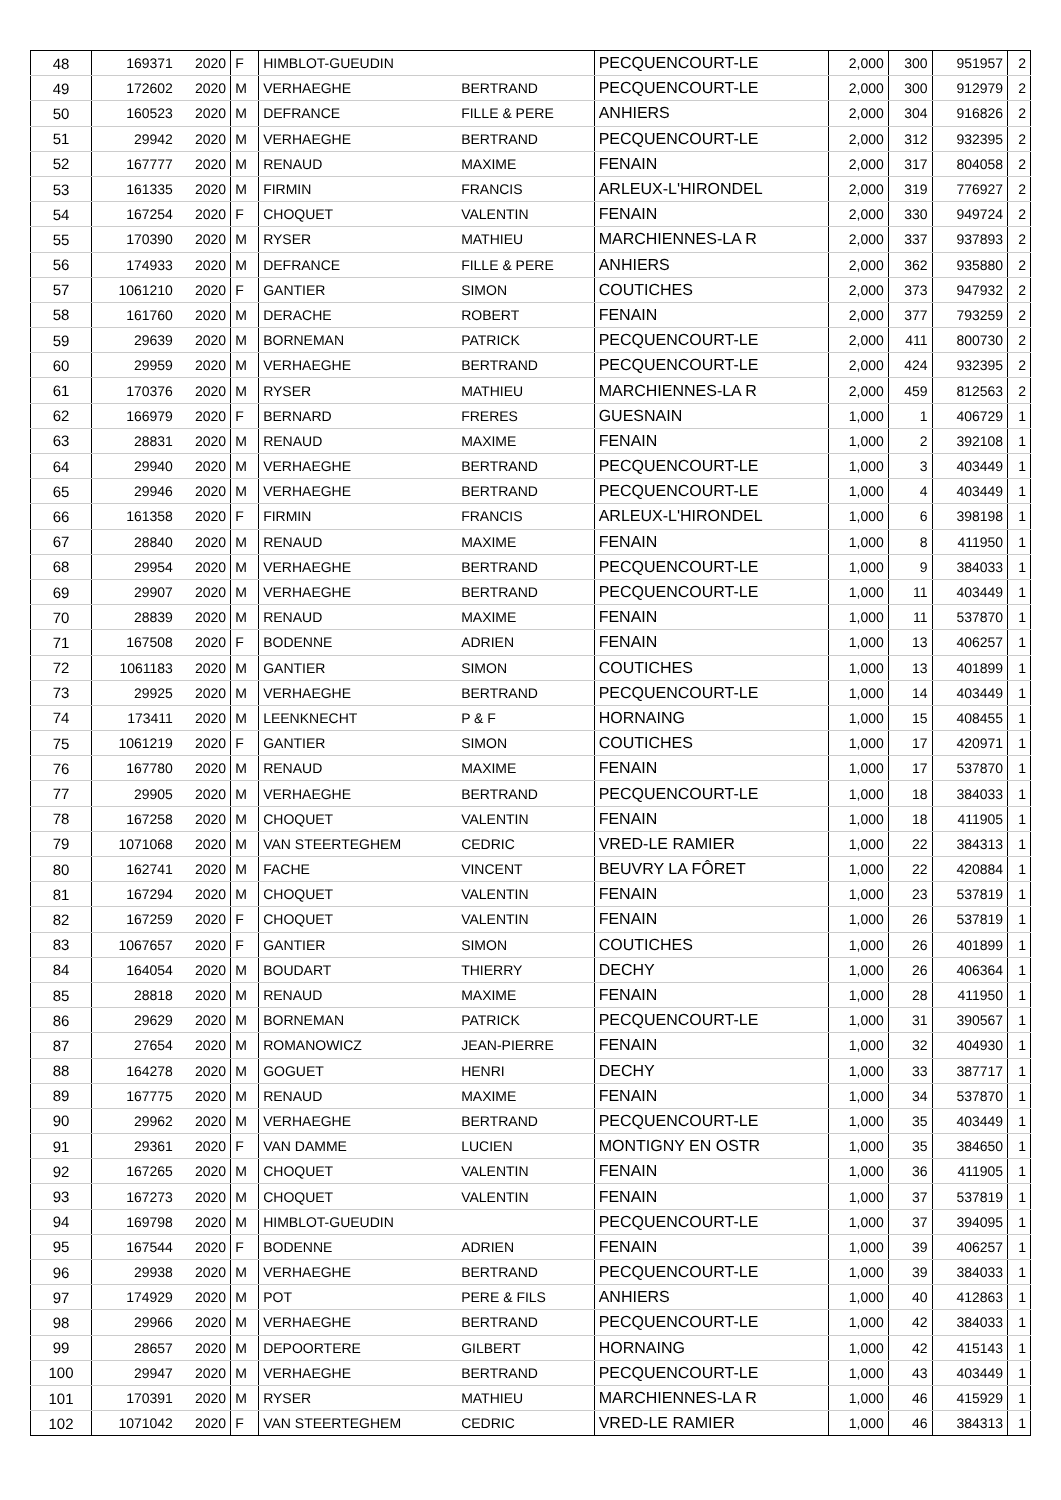| 48 | 169371 | 2020 | F | HIMBLOT-GUEUDIN | | PECQUENCOURT-LE | 2,000 | 300 | 951957 | 2 |
| 49 | 172602 | 2020 | M | VERHAEGHE | BERTRAND | PECQUENCOURT-LE | 2,000 | 300 | 912979 | 2 |
| 50 | 160523 | 2020 | M | DEFRANCE | FILLE & PERE | ANHIERS | 2,000 | 304 | 916826 | 2 |
| 51 | 29942 | 2020 | M | VERHAEGHE | BERTRAND | PECQUENCOURT-LE | 2,000 | 312 | 932395 | 2 |
| 52 | 167777 | 2020 | M | RENAUD | MAXIME | FENAIN | 2,000 | 317 | 804058 | 2 |
| 53 | 161335 | 2020 | M | FIRMIN | FRANCIS | ARLEUX-L'HIRONDEL | 2,000 | 319 | 776927 | 2 |
| 54 | 167254 | 2020 | F | CHOQUET | VALENTIN | FENAIN | 2,000 | 330 | 949724 | 2 |
| 55 | 170390 | 2020 | M | RYSER | MATHIEU | MARCHIENNES-LA R | 2,000 | 337 | 937893 | 2 |
| 56 | 174933 | 2020 | M | DEFRANCE | FILLE & PERE | ANHIERS | 2,000 | 362 | 935880 | 2 |
| 57 | 1061210 | 2020 | F | GANTIER | SIMON | COUTICHES | 2,000 | 373 | 947932 | 2 |
| 58 | 161760 | 2020 | M | DERACHE | ROBERT | FENAIN | 2,000 | 377 | 793259 | 2 |
| 59 | 29639 | 2020 | M | BORNEMAN | PATRICK | PECQUENCOURT-LE | 2,000 | 411 | 800730 | 2 |
| 60 | 29959 | 2020 | M | VERHAEGHE | BERTRAND | PECQUENCOURT-LE | 2,000 | 424 | 932395 | 2 |
| 61 | 170376 | 2020 | M | RYSER | MATHIEU | MARCHIENNES-LA R | 2,000 | 459 | 812563 | 2 |
| 62 | 166979 | 2020 | F | BERNARD | FRERES | GUESNAIN | 1,000 | 1 | 406729 | 1 |
| 63 | 28831 | 2020 | M | RENAUD | MAXIME | FENAIN | 1,000 | 2 | 392108 | 1 |
| 64 | 29940 | 2020 | M | VERHAEGHE | BERTRAND | PECQUENCOURT-LE | 1,000 | 3 | 403449 | 1 |
| 65 | 29946 | 2020 | M | VERHAEGHE | BERTRAND | PECQUENCOURT-LE | 1,000 | 4 | 403449 | 1 |
| 66 | 161358 | 2020 | F | FIRMIN | FRANCIS | ARLEUX-L'HIRONDEL | 1,000 | 6 | 398198 | 1 |
| 67 | 28840 | 2020 | M | RENAUD | MAXIME | FENAIN | 1,000 | 8 | 411950 | 1 |
| 68 | 29954 | 2020 | M | VERHAEGHE | BERTRAND | PECQUENCOURT-LE | 1,000 | 9 | 384033 | 1 |
| 69 | 29907 | 2020 | M | VERHAEGHE | BERTRAND | PECQUENCOURT-LE | 1,000 | 11 | 403449 | 1 |
| 70 | 28839 | 2020 | M | RENAUD | MAXIME | FENAIN | 1,000 | 11 | 537870 | 1 |
| 71 | 167508 | 2020 | F | BODENNE | ADRIEN | FENAIN | 1,000 | 13 | 406257 | 1 |
| 72 | 1061183 | 2020 | M | GANTIER | SIMON | COUTICHES | 1,000 | 13 | 401899 | 1 |
| 73 | 29925 | 2020 | M | VERHAEGHE | BERTRAND | PECQUENCOURT-LE | 1,000 | 14 | 403449 | 1 |
| 74 | 173411 | 2020 | M | LEENKNECHT | P & F | HORNAING | 1,000 | 15 | 408455 | 1 |
| 75 | 1061219 | 2020 | F | GANTIER | SIMON | COUTICHES | 1,000 | 17 | 420971 | 1 |
| 76 | 167780 | 2020 | M | RENAUD | MAXIME | FENAIN | 1,000 | 17 | 537870 | 1 |
| 77 | 29905 | 2020 | M | VERHAEGHE | BERTRAND | PECQUENCOURT-LE | 1,000 | 18 | 384033 | 1 |
| 78 | 167258 | 2020 | M | CHOQUET | VALENTIN | FENAIN | 1,000 | 18 | 411905 | 1 |
| 79 | 1071068 | 2020 | M | VAN STEERTEGHEM | CEDRIC | VRED-LE RAMIER | 1,000 | 22 | 384313 | 1 |
| 80 | 162741 | 2020 | M | FACHE | VINCENT | BEUVRY LA FÔRET | 1,000 | 22 | 420884 | 1 |
| 81 | 167294 | 2020 | M | CHOQUET | VALENTIN | FENAIN | 1,000 | 23 | 537819 | 1 |
| 82 | 167259 | 2020 | F | CHOQUET | VALENTIN | FENAIN | 1,000 | 26 | 537819 | 1 |
| 83 | 1067657 | 2020 | F | GANTIER | SIMON | COUTICHES | 1,000 | 26 | 401899 | 1 |
| 84 | 164054 | 2020 | M | BOUDART | THIERRY | DECHY | 1,000 | 26 | 406364 | 1 |
| 85 | 28818 | 2020 | M | RENAUD | MAXIME | FENAIN | 1,000 | 28 | 411950 | 1 |
| 86 | 29629 | 2020 | M | BORNEMAN | PATRICK | PECQUENCOURT-LE | 1,000 | 31 | 390567 | 1 |
| 87 | 27654 | 2020 | M | ROMANOWICZ | JEAN-PIERRE | FENAIN | 1,000 | 32 | 404930 | 1 |
| 88 | 164278 | 2020 | M | GOGUET | HENRI | DECHY | 1,000 | 33 | 387717 | 1 |
| 89 | 167775 | 2020 | M | RENAUD | MAXIME | FENAIN | 1,000 | 34 | 537870 | 1 |
| 90 | 29962 | 2020 | M | VERHAEGHE | BERTRAND | PECQUENCOURT-LE | 1,000 | 35 | 403449 | 1 |
| 91 | 29361 | 2020 | F | VAN DAMME | LUCIEN | MONTIGNY EN OSTR | 1,000 | 35 | 384650 | 1 |
| 92 | 167265 | 2020 | M | CHOQUET | VALENTIN | FENAIN | 1,000 | 36 | 411905 | 1 |
| 93 | 167273 | 2020 | M | CHOQUET | VALENTIN | FENAIN | 1,000 | 37 | 537819 | 1 |
| 94 | 169798 | 2020 | M | HIMBLOT-GUEUDIN | | PECQUENCOURT-LE | 1,000 | 37 | 394095 | 1 |
| 95 | 167544 | 2020 | F | BODENNE | ADRIEN | FENAIN | 1,000 | 39 | 406257 | 1 |
| 96 | 29938 | 2020 | M | VERHAEGHE | BERTRAND | PECQUENCOURT-LE | 1,000 | 39 | 384033 | 1 |
| 97 | 174929 | 2020 | M | POT | PERE & FILS | ANHIERS | 1,000 | 40 | 412863 | 1 |
| 98 | 29966 | 2020 | M | VERHAEGHE | BERTRAND | PECQUENCOURT-LE | 1,000 | 42 | 384033 | 1 |
| 99 | 28657 | 2020 | M | DEPOORTERE | GILBERT | HORNAING | 1,000 | 42 | 415143 | 1 |
| 100 | 29947 | 2020 | M | VERHAEGHE | BERTRAND | PECQUENCOURT-LE | 1,000 | 43 | 403449 | 1 |
| 101 | 170391 | 2020 | M | RYSER | MATHIEU | MARCHIENNES-LA R | 1,000 | 46 | 415929 | 1 |
| 102 | 1071042 | 2020 | F | VAN STEERTEGHEM | CEDRIC | VRED-LE RAMIER | 1,000 | 46 | 384313 | 1 |